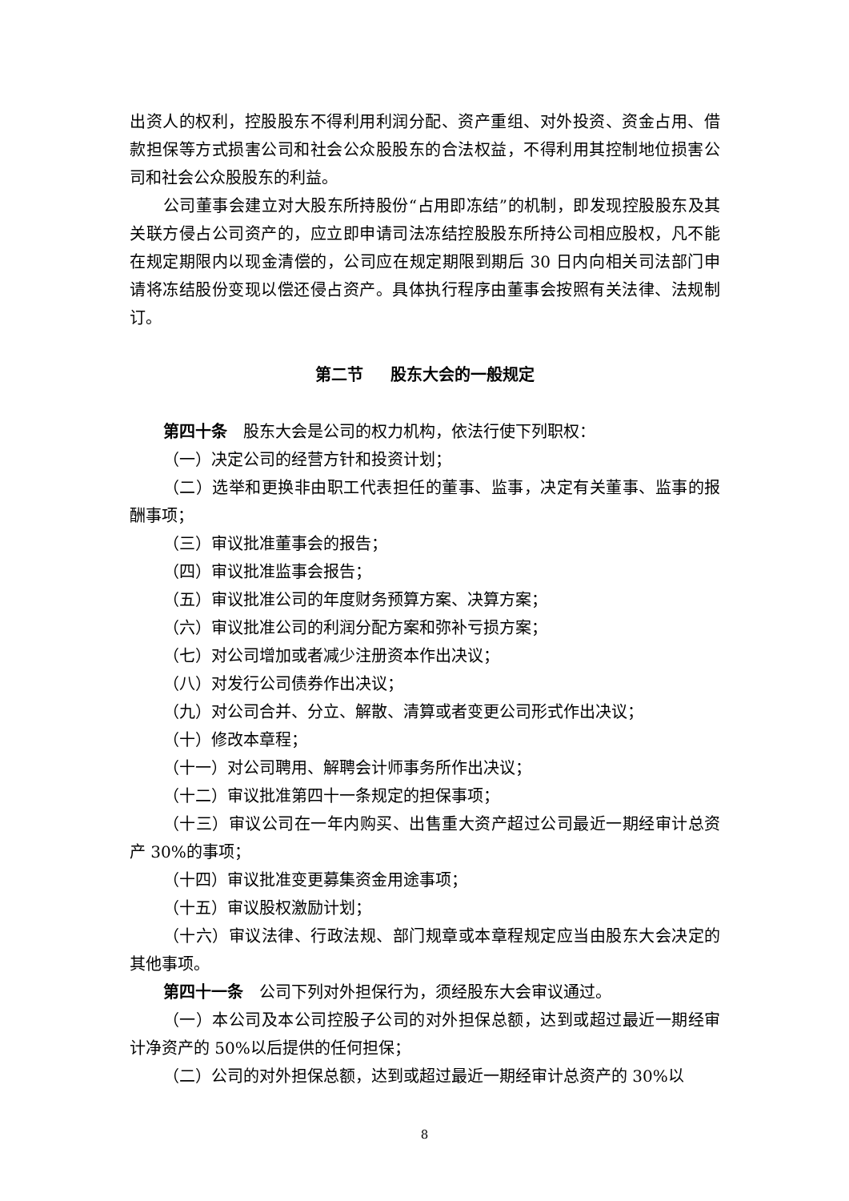出资人的权利，控股股东不得利用利润分配、资产重组、对外投资、资金占用、借款担保等方式损害公司和社会公众股股东的合法权益，不得利用其控制地位损害公司和社会公众股股东的利益。
公司董事会建立对大股东所持股份“占用即冻结”的机制，即发现控股股东及其关联方侵占公司资产的，应立即申请司法冻结控股股东所持公司相应股权，凡不能在规定期限内以现金清偿的，公司应在规定期限到期后 30 日内向相关司法部门申请将冻结股份变现以偿还侵占资产。具体执行程序由董事会按照有关法律、法规制订。
第二节 股东大会的一般规定
第四十条　股东大会是公司的权力机构，依法行使下列职权：
（一）决定公司的经营方针和投资计划；
（二）选举和更换非由职工代表担任的董事、监事，决定有关董事、监事的报酬事项；
（三）审议批准董事会的报告；
（四）审议批准监事会报告；
（五）审议批准公司的年度财务预算方案、决算方案；
（六）审议批准公司的利润分配方案和弥补亏损方案；
（七）对公司增加或者减少注册资本作出决议；
（八）对发行公司债券作出决议；
（九）对公司合并、分立、解散、清算或者变更公司形式作出决议；
（十）修改本章程；
（十一）对公司聘用、解聘会计师事务所作出决议；
（十二）审议批准第四十一条规定的担保事项；
（十三）审议公司在一年内购买、出售重大资产超过公司最近一期经审计总资产 30%的事项；
（十四）审议批准变更募集资金用途事项；
（十五）审议股权激励计划；
（十六）审议法律、行政法规、部门规章或本章程规定应当由股东大会决定的其他事项。
第四十一条　公司下列对外担保行为，须经股东大会审议通过。
（一）本公司及本公司控股子公司的对外担保总额，达到或超过最近一期经审计净资产的 50%以后提供的任何担保；
（二）公司的对外担保总额，达到或超过最近一期经审计总资产的 30%以
8